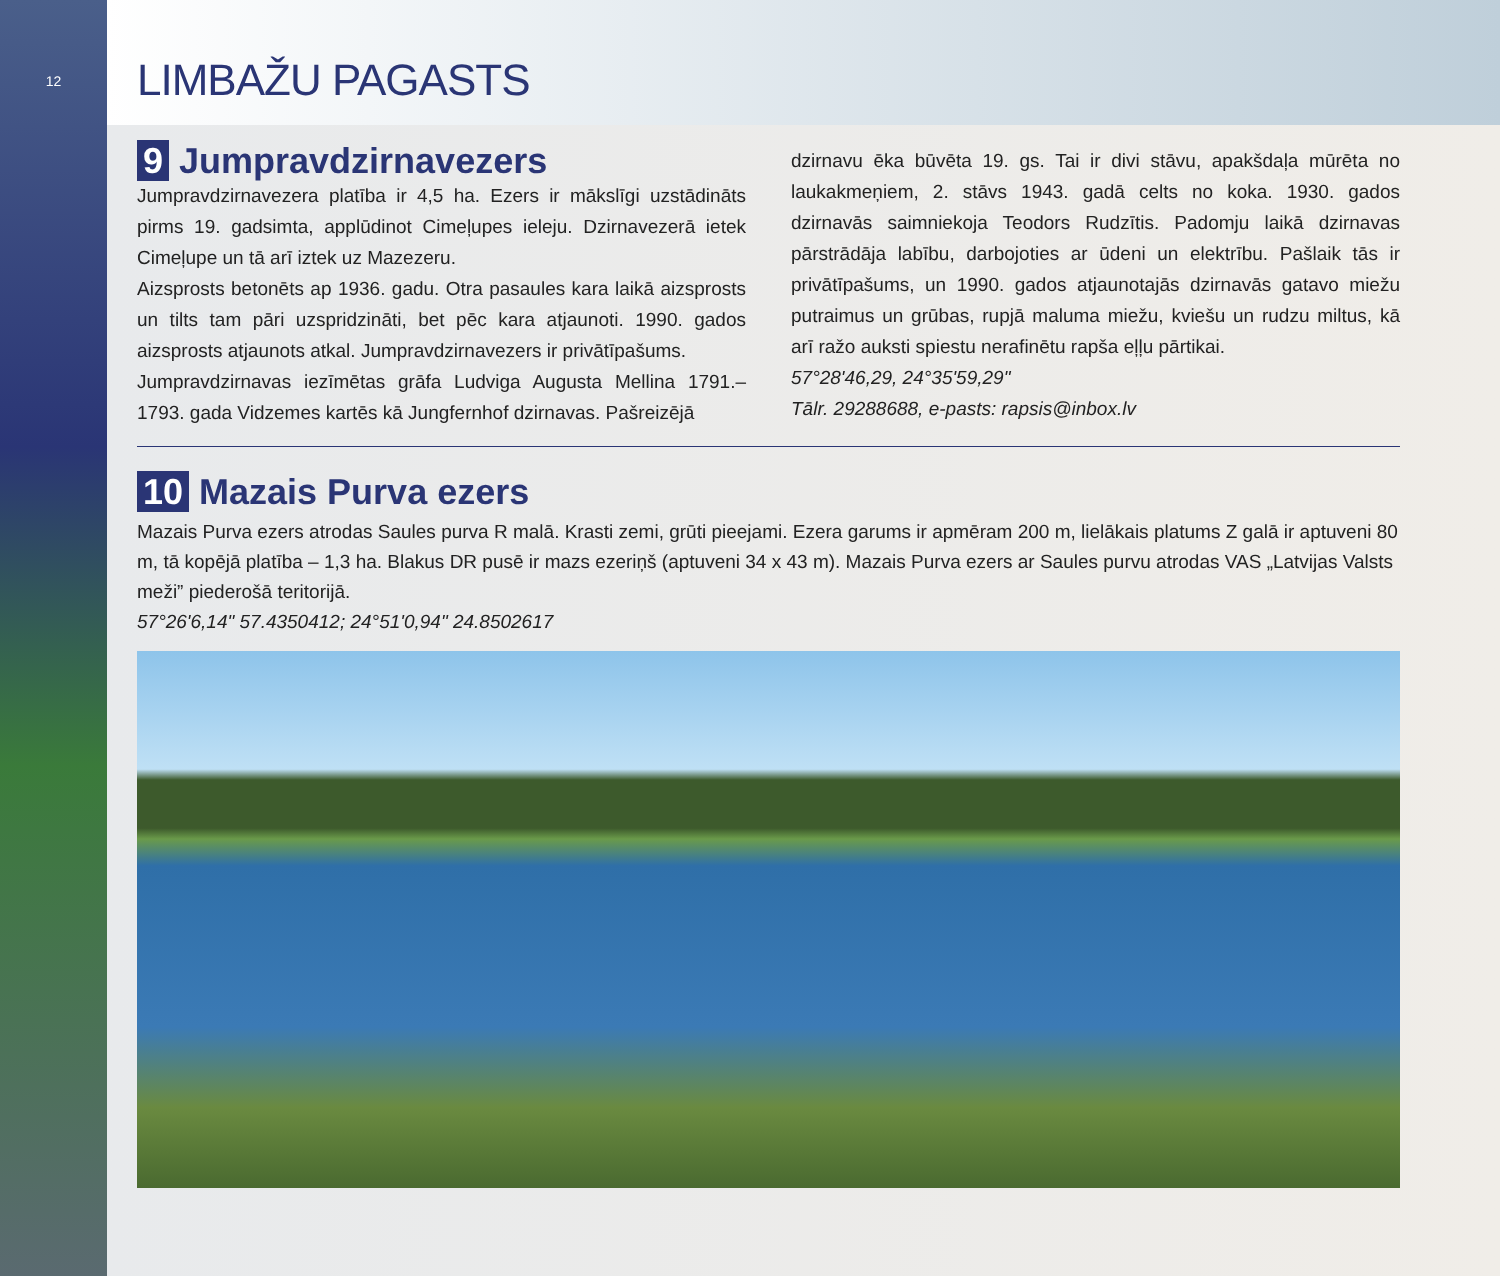12
LIMBAŽU PAGASTS
9 Jumpravdzirnavezers
Jumpravdzirnavezera platība ir 4,5 ha. Ezers ir mākslīgi uzstādināts pirms 19. gadsimta, applūdinot Cimeļupes ieleju. Dzirnavezerā ietek Cimeļupe un tā arī iztek uz Mazezeru.
Aizsprosts betonēts ap 1936. gadu. Otra pasaules kara laikā aizsprosts un tilts tam pāri uzspridzināti, bet pēc kara atjaunoti. 1990. gados aizsprosts atjaunots atkal. Jumpravdzirnavezers ir privātīpašums.
Jumpravdzirnavas iezīmētas grāfa Ludviga Augusta Mellina 1791.–1793. gada Vidzemes kartēs kā Jungfernhof dzirnavas. Pašreizējā
dzirnavu ēka būvēta 19. gs. Tai ir divi stāvu, apakšdaļa mūrēta no laukakmeņiem, 2. stāvs 1943. gadā celts no koka. 1930. gados dzirnavās saimniekoja Teodors Rudzītis. Padomju laikā dzirnavas pārstrādāja labību, darbojoties ar ūdeni un elektrību. Pašlaik tās ir privātīpašums, un 1990. gados atjaunotajās dzirnavās gatavo miežu putraimus un grūbas, rupjā maluma miežu, kviešu un rudzu miltus, kā arī ražo auksti spiestu nerafinētu rapša eļļu pārtikai.
57°28'46,29, 24°35'59,29"
Tālr. 29288688, e-pasts: rapsis@inbox.lv
10 Mazais Purva ezers
Mazais Purva ezers atrodas Saules purva R malā. Krasti zemi, grūti pieejami. Ezera garums ir apmēram 200 m, lielākais platums Z galā ir aptuveni 80 m, tā kopējā platība – 1,3 ha. Blakus DR pusē ir mazs ezeriņš (aptuveni 34 x 43 m). Mazais Purva ezers ar Saules purvu atrodas VAS „Latvijas Valsts meži” piederošā teritorijā.
57°26'6,14" 57.4350412; 24°51'0,94" 24.8502617